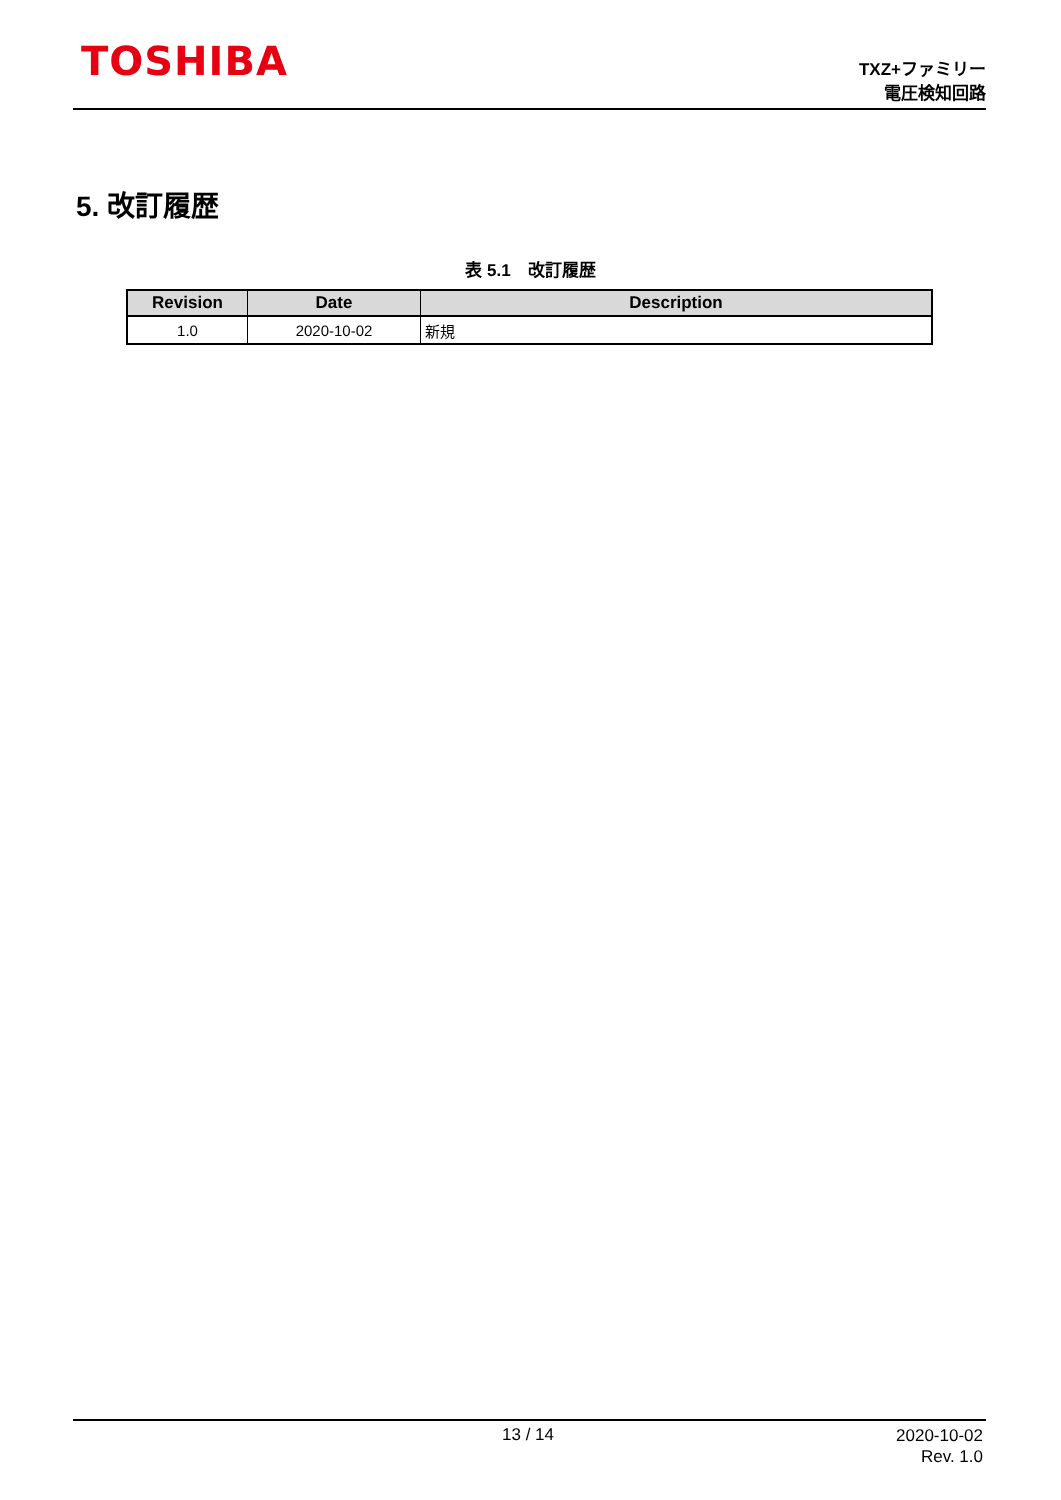TOSHIBA
TXZ+ファミリー
電圧検知回路
5. 改訂履歴
表 5.1　改訂履歴
| Revision | Date | Description |
| --- | --- | --- |
| 1.0 | 2020-10-02 | 新規 |
13 / 14
2020-10-02
Rev. 1.0